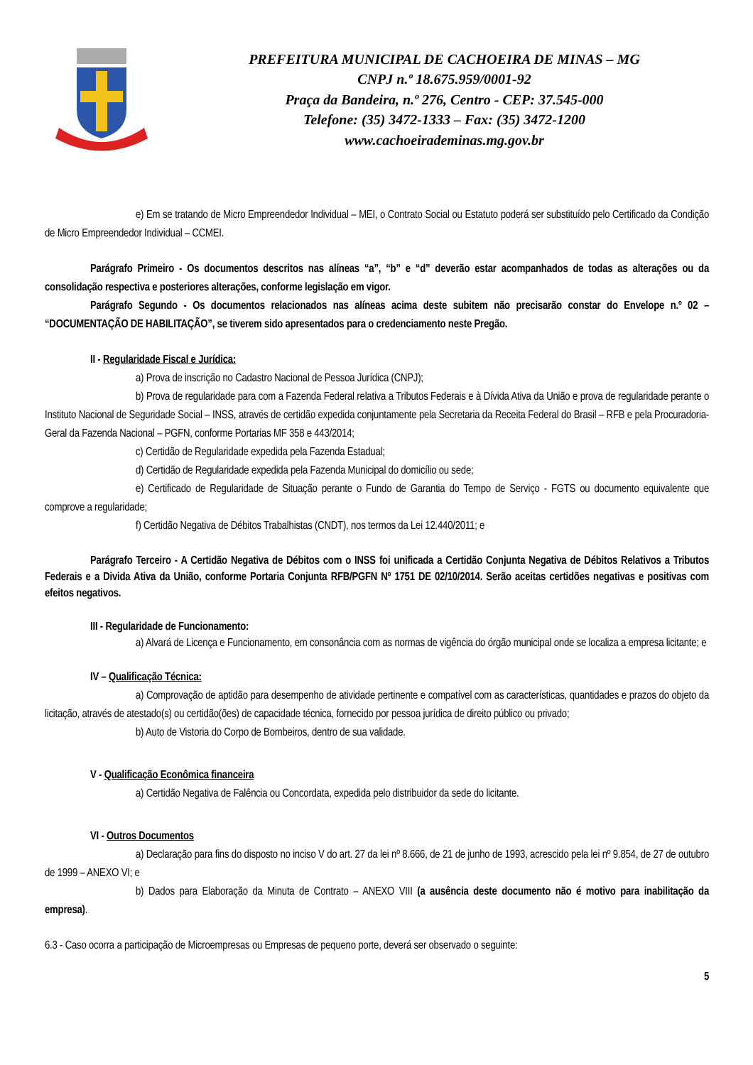PREFEITURA MUNICIPAL DE CACHOEIRA DE MINAS – MG
CNPJ n.º 18.675.959/0001-92
Praça da Bandeira, n.º 276, Centro - CEP: 37.545-000
Telefone: (35) 3472-1333 – Fax: (35) 3472-1200
www.cachoeirademinas.mg.gov.br
e) Em se tratando de Micro Empreendedor Individual – MEI, o Contrato Social ou Estatuto poderá ser substituído pelo Certificado da Condição de Micro Empreendedor Individual – CCMEI.
Parágrafo Primeiro - Os documentos descritos nas alíneas “a”, “b” e “d” deverão estar acompanhados de todas as alterações ou da consolidação respectiva e posteriores alterações, conforme legislação em vigor.
Parágrafo Segundo - Os documentos relacionados nas alíneas acima deste subitem não precisarão constar do Envelope n.º 02 – “DOCUMENTAÇÃO DE HABILITAÇÃO”, se tiverem sido apresentados para o credenciamento neste Pregão.
II - Regularidade Fiscal e Jurídica:
a) Prova de inscrição no Cadastro Nacional de Pessoa Jurídica (CNPJ);
b) Prova de regularidade para com a Fazenda Federal relativa a Tributos Federais e à Dívida Ativa da União e prova de regularidade perante o Instituto Nacional de Seguridade Social – INSS, através de certidão expedida conjuntamente pela Secretaria da Receita Federal do Brasil – RFB e pela Procuradoria-Geral da Fazenda Nacional – PGFN, conforme Portarias MF 358 e 443/2014;
c) Certidão de Regularidade expedida pela Fazenda Estadual;
d) Certidão de Regularidade expedida pela Fazenda Municipal do domicílio ou sede;
e) Certificado de Regularidade de Situação perante o Fundo de Garantia do Tempo de Serviço - FGTS ou documento equivalente que comprove a regularidade;
f) Certidão Negativa de Débitos Trabalhistas (CNDT), nos termos da Lei 12.440/2011; e
Parágrafo Terceiro - A Certidão Negativa de Débitos com o INSS foi unificada a Certidão Conjunta Negativa de Débitos Relativos a Tributos Federais e a Divida Ativa da União, conforme Portaria Conjunta RFB/PGFN Nº 1751 DE 02/10/2014. Serão aceitas certidões negativas e positivas com efeitos negativos.
III - Regularidade de Funcionamento:
a) Alvará de Licença e Funcionamento, em consonância com as normas de vigência do órgão municipal onde se localiza a empresa licitante; e
IV – Qualificação Técnica:
a) Comprovação de aptidão para desempenho de atividade pertinente e compatível com as características, quantidades e prazos do objeto da licitação, através de atestado(s) ou certidão(ões) de capacidade técnica, fornecido por pessoa jurídica de direito público ou privado;
b) Auto de Vistoria do Corpo de Bombeiros, dentro de sua validade.
V - Qualificação Econômica financeira
a) Certidão Negativa de Falência ou Concordata, expedida pelo distribuidor da sede do licitante.
VI - Outros Documentos
a) Declaração para fins do disposto no inciso V do art. 27 da lei nº 8.666, de 21 de junho de 1993, acrescido pela lei nº 9.854, de 27 de outubro de 1999 – ANEXO VI; e
b) Dados para Elaboração da Minuta de Contrato – ANEXO VIII (a ausência deste documento não é motivo para inabilitação da empresa).
6.3 - Caso ocorra a participação de Microempresas ou Empresas de pequeno porte, deverá ser observado o seguinte:
5